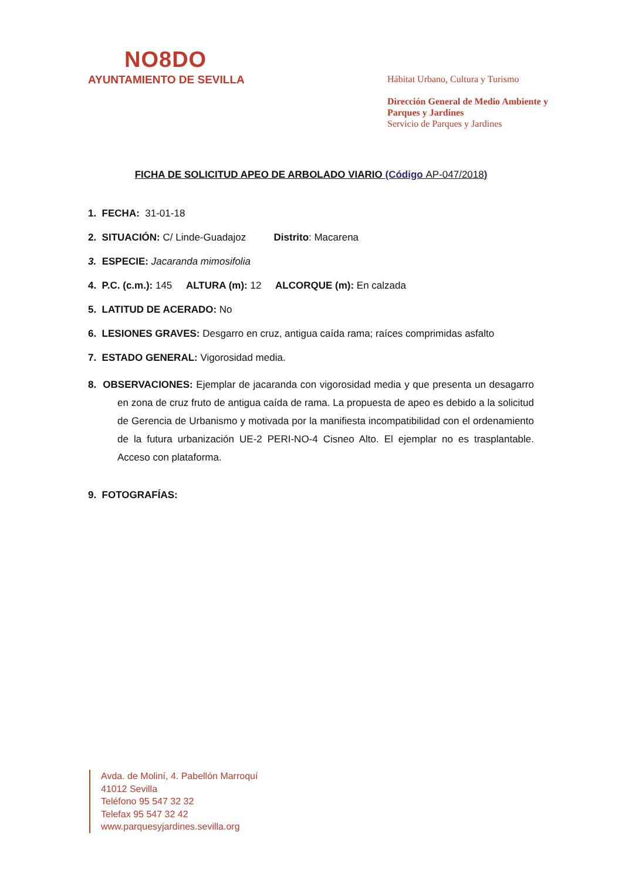NO8DO
AYUNTAMIENTO DE SEVILLA
Hábitat Urbano, Cultura y Turismo
Dirección General de Medio Ambiente y Parques y Jardines
Servicio de Parques y Jardines
FICHA DE SOLICITUD APEO DE ARBOLADO VIARIO (Código AP-047/2018)
1. FECHA: 31-01-18
2. SITUACIÓN: C/ Linde-Guadajoz Distrito: Macarena
3. ESPECIE: Jacaranda mimosifolia
4. P.C. (c.m.): 145 ALTURA (m): 12 ALCORQUE (m): En calzada
5. LATITUD DE ACERADO: No
6. LESIONES GRAVES: Desgarro en cruz, antigua caída rama; raíces comprimidas asfalto
7. ESTADO GENERAL: Vigorosidad media.
8. OBSERVACIONES: Ejemplar de jacaranda con vigorosidad media y que presenta un desagarro en zona de cruz fruto de antigua caída de rama. La propuesta de apeo es debido a la solicitud de Gerencia de Urbanismo y motivada por la manifiesta incompatibilidad con el ordenamiento de la futura urbanización UE-2 PERI-NO-4 Cisneo Alto. El ejemplar no es trasplantable. Acceso con plataforma.
9. FOTOGRAFÍAS:
Avda. de Moliní, 4. Pabellón Marroquí
41012 Sevilla
Teléfono 95 547 32 32
Telefax 95 547 32 42
www.parquesyjardines.sevilla.org